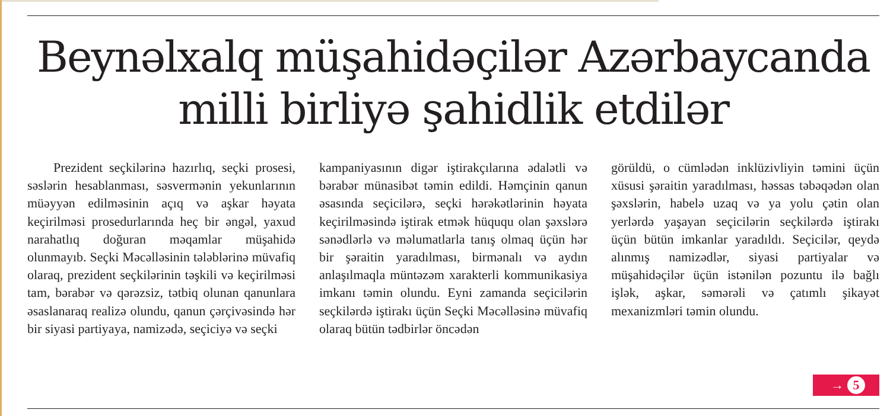Beynəlxalq müşahidəçilər Azərbaycanda
milli birliyə şahidlik etdilər
Prezident seçkilərinə hazırlıq, seçki prosesi, səslərin hesablanması, səsvermənin yekunlarının müəyyən edilməsinin açıq və aşkar həyata keçirilməsi prosedurlarında heç bir əngəl, yaxud narahatlıq doğuran məqamlar müşahidə olunmayıb. Seçki Məcəlləsinin tələblərinə müvafiq olaraq, prezident seçkilərinin təşkili və keçirilməsi tam, bərabər və qərəzsiz, tətbiq olunan qanunlara əsaslanaraq realizə olundu, qanun çərçivəsində hər bir siyasi partiyaya, namizədə, seçiciyə və seçki
kampaniyasının digər iştirakçılarına ədalətli və bərabər münasibət təmin edildi. Həmçinin qanun əsasında seçicilərə, seçki hərəkətlərinin həyata keçirilməsində iştirak etmək hüququ olan şəxslərə sənədlərlə və məlumatlarla tanış olmaq üçün hər bir şəraitin yaradılması, birmənalı və aydın anlaşılmaqla müntəzəm xarakterli kommunikasiya imkanı təmin olundu. Eyni zamanda seçicilərin seçkilərdə iştirakı üçün Seçki Məcəlləsinə müvafiq olaraq bütün tədbirlər öncədən
görüldü, o cümlədən inklüzivliyin təmini üçün xüsusi şəraitin yaradılması, həssas təbəqədən olan şəxslərin, habelə uzaq və ya yolu çətin olan yerlərdə yaşayan seçicilərin seçkilərdə iştirakı üçün bütün imkanlar yaradıldı. Seçicilər, qeydə alınmış namizədlər, siyasi partiyalar və müşahidəçilər üçün istənilən pozuntu ilə bağlı işlək, aşkar, səmərəli və çatımlı şikayət mexanizmləri təmin olundu.
→ 5